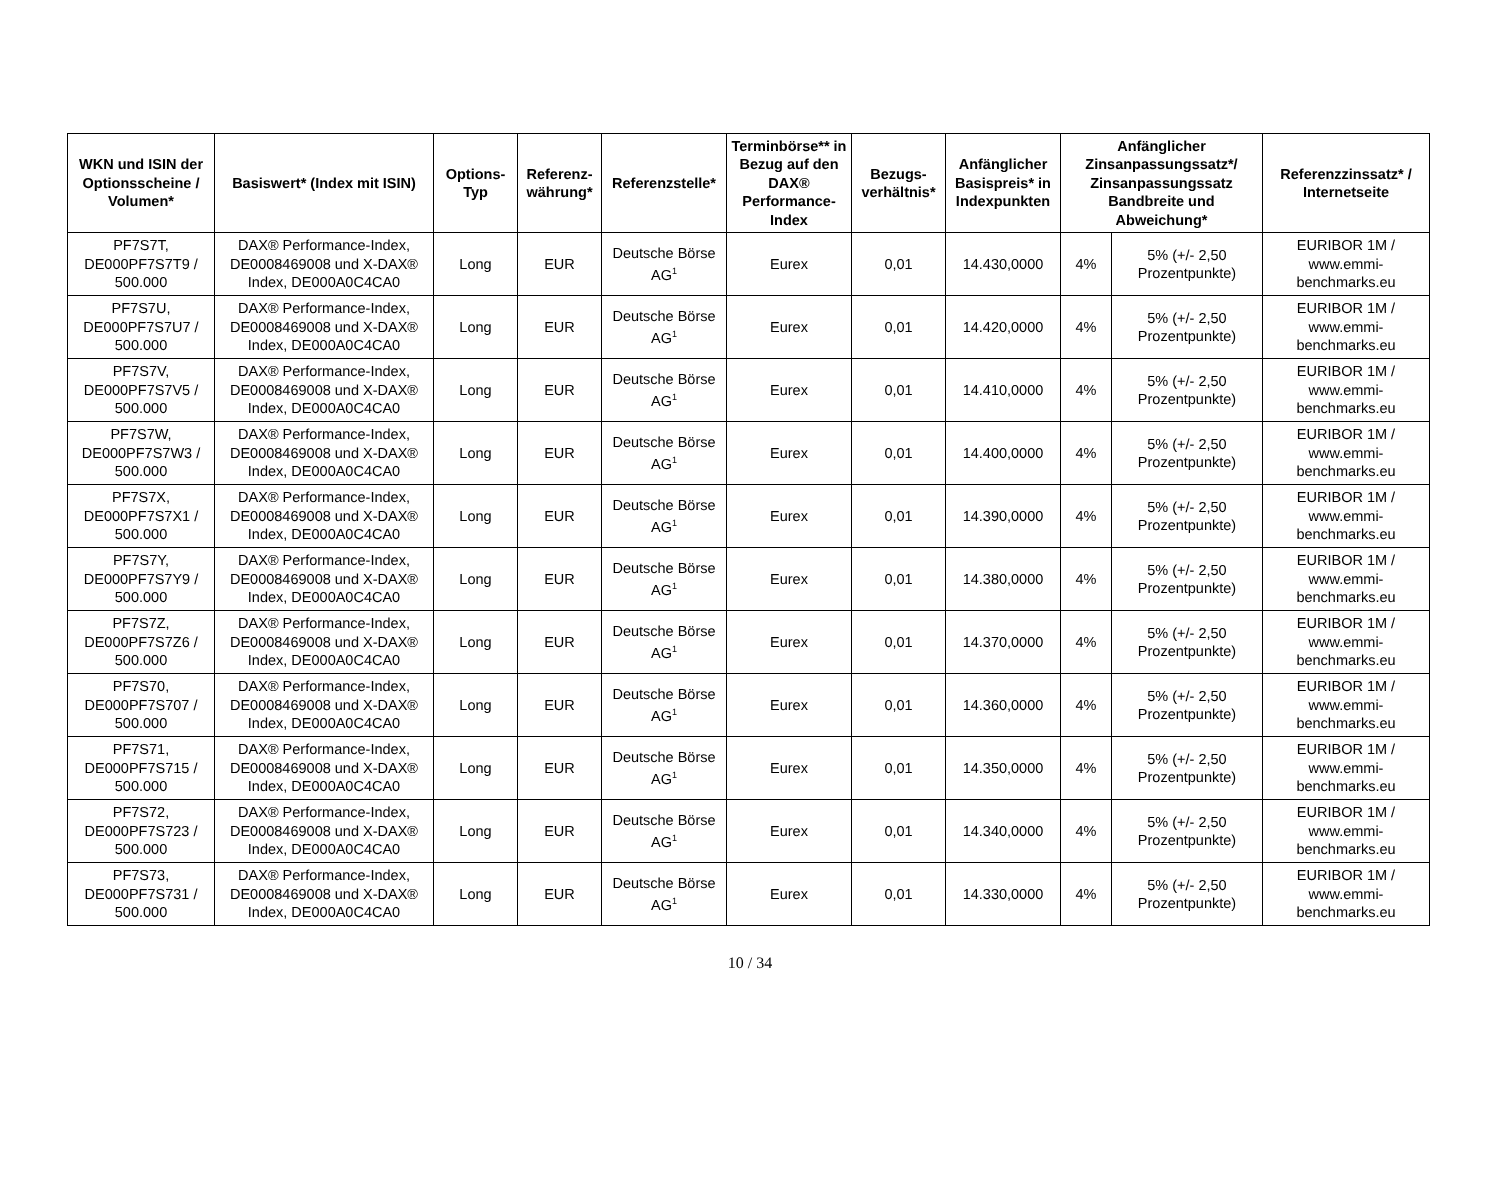| WKN und ISIN der Optionsscheine / Volumen* | Basiswert* (Index mit ISIN) | Options-Typ | Referenz-währung* | Referenzstelle* | Terminbörse** in Bezug auf den DAX® Performance-Index | Bezugs-verhältnis* | Anfänglicher Basispreis* in Indexpunkten | Anfänglicher Zinsanpassungssatz*/ Zinsanpassungssatz Bandbreite und Abweichung* | | Referenzzinssatz* / Internetseite |
| --- | --- | --- | --- | --- | --- | --- | --- | --- | --- | --- |
| PF7S7T, DE000PF7S7T9 / 500.000 | DAX® Performance-Index, DE0008469008 und X-DAX® Index, DE000A0C4CA0 | Long | EUR | Deutsche Börse AG<sup>1</sup> | Eurex | 0,01 | 14.430,0000 | 4% | 5% (+/- 2,50 Prozentpunkte) | EURIBOR 1M / www.emmi-benchmarks.eu |
| PF7S7U, DE000PF7S7U7 / 500.000 | DAX® Performance-Index, DE0008469008 und X-DAX® Index, DE000A0C4CA0 | Long | EUR | Deutsche Börse AG<sup>1</sup> | Eurex | 0,01 | 14.420,0000 | 4% | 5% (+/- 2,50 Prozentpunkte) | EURIBOR 1M / www.emmi-benchmarks.eu |
| PF7S7V, DE000PF7S7V5 / 500.000 | DAX® Performance-Index, DE0008469008 und X-DAX® Index, DE000A0C4CA0 | Long | EUR | Deutsche Börse AG<sup>1</sup> | Eurex | 0,01 | 14.410,0000 | 4% | 5% (+/- 2,50 Prozentpunkte) | EURIBOR 1M / www.emmi-benchmarks.eu |
| PF7S7W, DE000PF7S7W3 / 500.000 | DAX® Performance-Index, DE0008469008 und X-DAX® Index, DE000A0C4CA0 | Long | EUR | Deutsche Börse AG<sup>1</sup> | Eurex | 0,01 | 14.400,0000 | 4% | 5% (+/- 2,50 Prozentpunkte) | EURIBOR 1M / www.emmi-benchmarks.eu |
| PF7S7X, DE000PF7S7X1 / 500.000 | DAX® Performance-Index, DE0008469008 und X-DAX® Index, DE000A0C4CA0 | Long | EUR | Deutsche Börse AG<sup>1</sup> | Eurex | 0,01 | 14.390,0000 | 4% | 5% (+/- 2,50 Prozentpunkte) | EURIBOR 1M / www.emmi-benchmarks.eu |
| PF7S7Y, DE000PF7S7Y9 / 500.000 | DAX® Performance-Index, DE0008469008 und X-DAX® Index, DE000A0C4CA0 | Long | EUR | Deutsche Börse AG<sup>1</sup> | Eurex | 0,01 | 14.380,0000 | 4% | 5% (+/- 2,50 Prozentpunkte) | EURIBOR 1M / www.emmi-benchmarks.eu |
| PF7S7Z, DE000PF7S7Z6 / 500.000 | DAX® Performance-Index, DE0008469008 und X-DAX® Index, DE000A0C4CA0 | Long | EUR | Deutsche Börse AG<sup>1</sup> | Eurex | 0,01 | 14.370,0000 | 4% | 5% (+/- 2,50 Prozentpunkte) | EURIBOR 1M / www.emmi-benchmarks.eu |
| PF7S70, DE000PF7S707 / 500.000 | DAX® Performance-Index, DE0008469008 und X-DAX® Index, DE000A0C4CA0 | Long | EUR | Deutsche Börse AG<sup>1</sup> | Eurex | 0,01 | 14.360,0000 | 4% | 5% (+/- 2,50 Prozentpunkte) | EURIBOR 1M / www.emmi-benchmarks.eu |
| PF7S71, DE000PF7S715 / 500.000 | DAX® Performance-Index, DE0008469008 und X-DAX® Index, DE000A0C4CA0 | Long | EUR | Deutsche Börse AG<sup>1</sup> | Eurex | 0,01 | 14.350,0000 | 4% | 5% (+/- 2,50 Prozentpunkte) | EURIBOR 1M / www.emmi-benchmarks.eu |
| PF7S72, DE000PF7S723 / 500.000 | DAX® Performance-Index, DE0008469008 und X-DAX® Index, DE000A0C4CA0 | Long | EUR | Deutsche Börse AG<sup>1</sup> | Eurex | 0,01 | 14.340,0000 | 4% | 5% (+/- 2,50 Prozentpunkte) | EURIBOR 1M / www.emmi-benchmarks.eu |
| PF7S73, DE000PF7S731 / 500.000 | DAX® Performance-Index, DE0008469008 und X-DAX® Index, DE000A0C4CA0 | Long | EUR | Deutsche Börse AG<sup>1</sup> | Eurex | 0,01 | 14.330,0000 | 4% | 5% (+/- 2,50 Prozentpunkte) | EURIBOR 1M / www.emmi-benchmarks.eu |
10 / 34